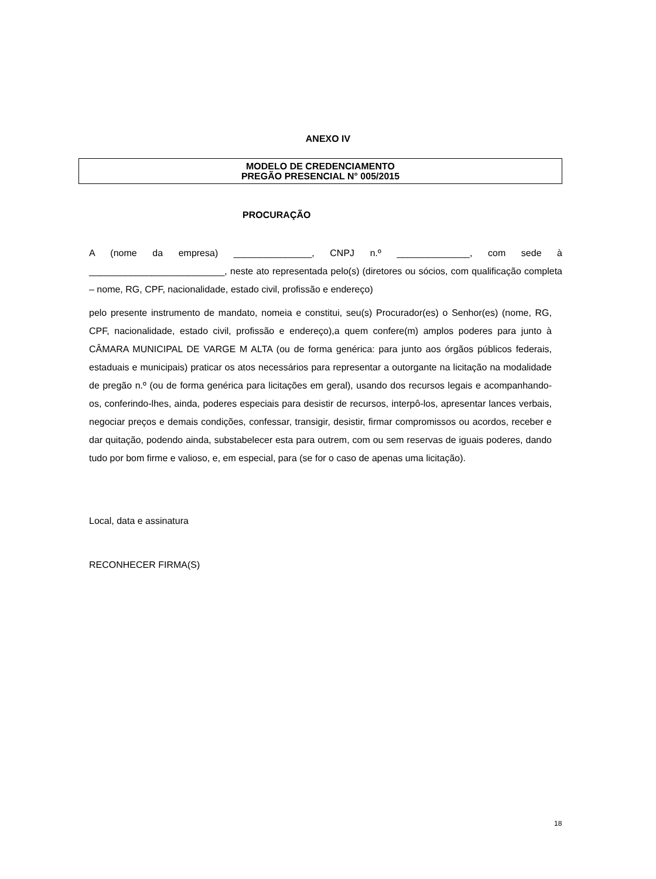ANEXO IV
MODELO DE CREDENCIAMENTO
PREGÃO PRESENCIAL N° 005/2015
PROCURAÇÃO
A (nome da empresa) _______________, CNPJ n.º ______________, com sede à __________________________, neste ato representada pelo(s) (diretores ou sócios, com qualificação completa – nome, RG, CPF, nacionalidade, estado civil, profissão e endereço)
pelo presente instrumento de mandato, nomeia e constitui, seu(s) Procurador(es) o Senhor(es) (nome, RG, CPF, nacionalidade, estado civil, profissão e endereço),a quem confere(m) amplos poderes para junto à CÂMARA MUNICIPAL DE VARGE M ALTA (ou de forma genérica: para junto aos órgãos públicos federais, estaduais e municipais) praticar os atos necessários para representar a outorgante na licitação na modalidade de pregão n.º (ou de forma genérica para licitações em geral), usando dos recursos legais e acompanhando-os, conferindo-lhes, ainda, poderes especiais para desistir de recursos, interpô-los, apresentar lances verbais, negociar preços e demais condições, confessar, transigir, desistir, firmar compromissos ou acordos, receber e dar quitação, podendo ainda, substabelecer esta para outrem, com ou sem reservas de iguais poderes, dando tudo por bom firme e valioso, e, em especial, para (se for o caso de apenas uma licitação).
Local, data e assinatura
RECONHECER FIRMA(S)
18